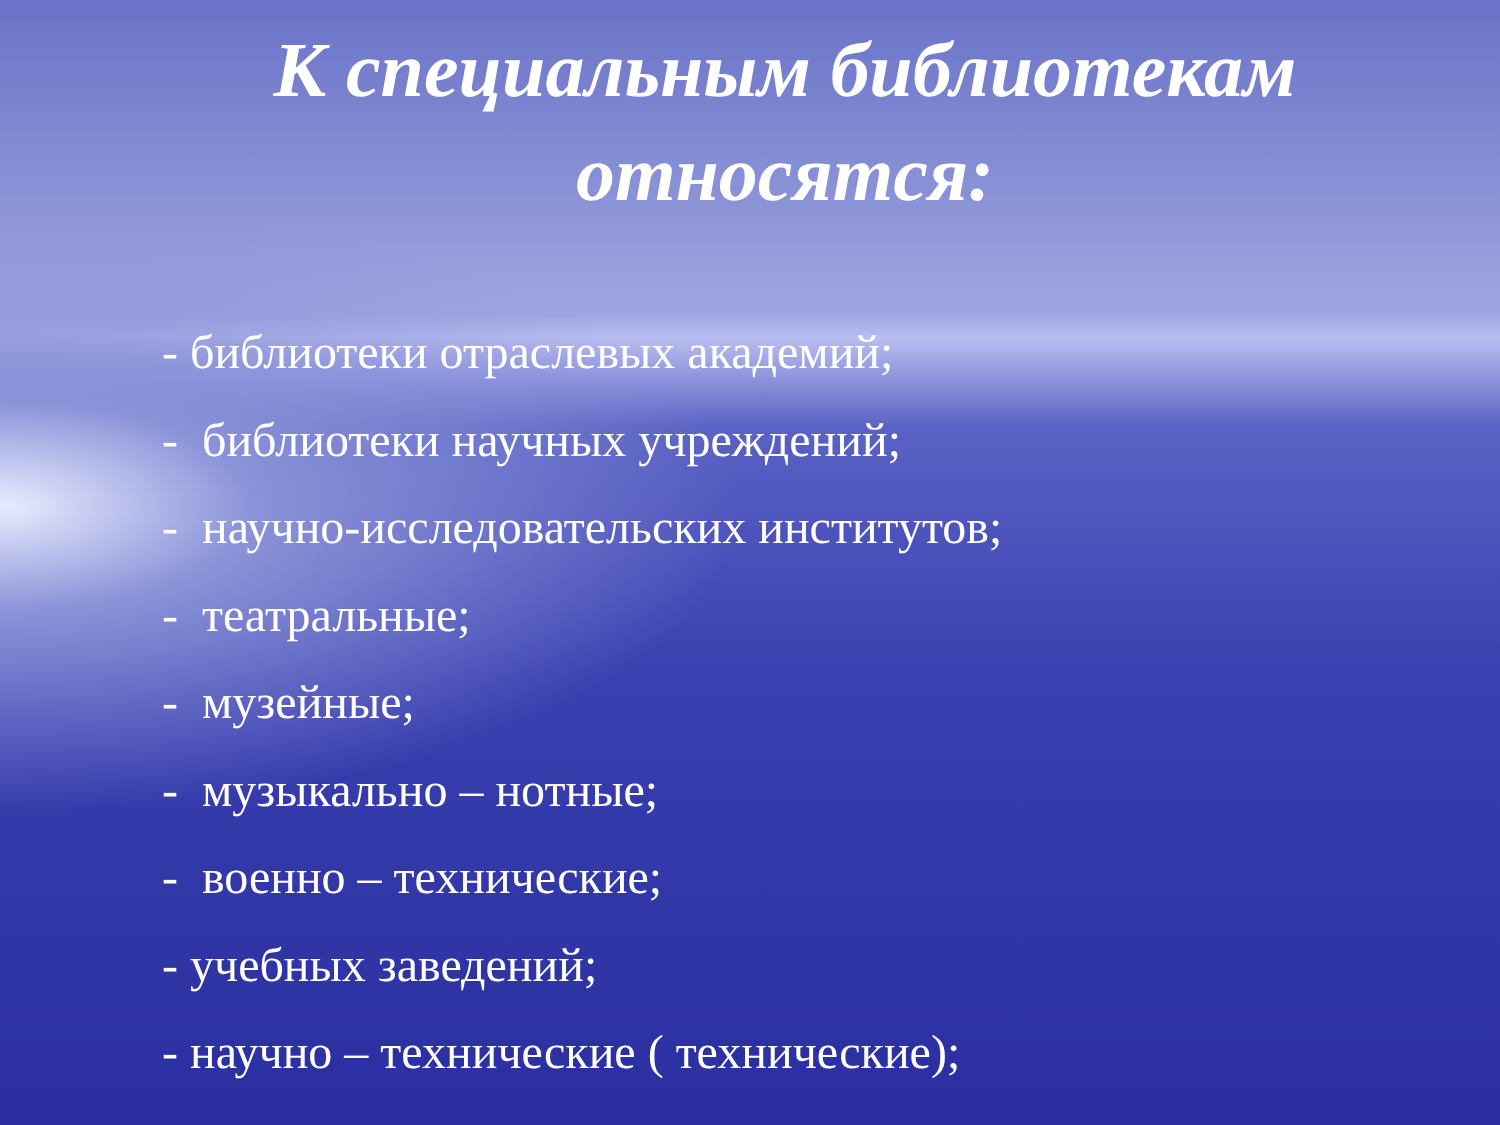К специальным библиотекам
относятся:
- библиотеки отраслевых академий;
- библиотеки научных учреждений;
- научно-исследовательских институтов;
- театральные;
- музейные;
- музыкально – нотные;
- военно – технические;
- учебных заведений;
- научно – технические ( технические);